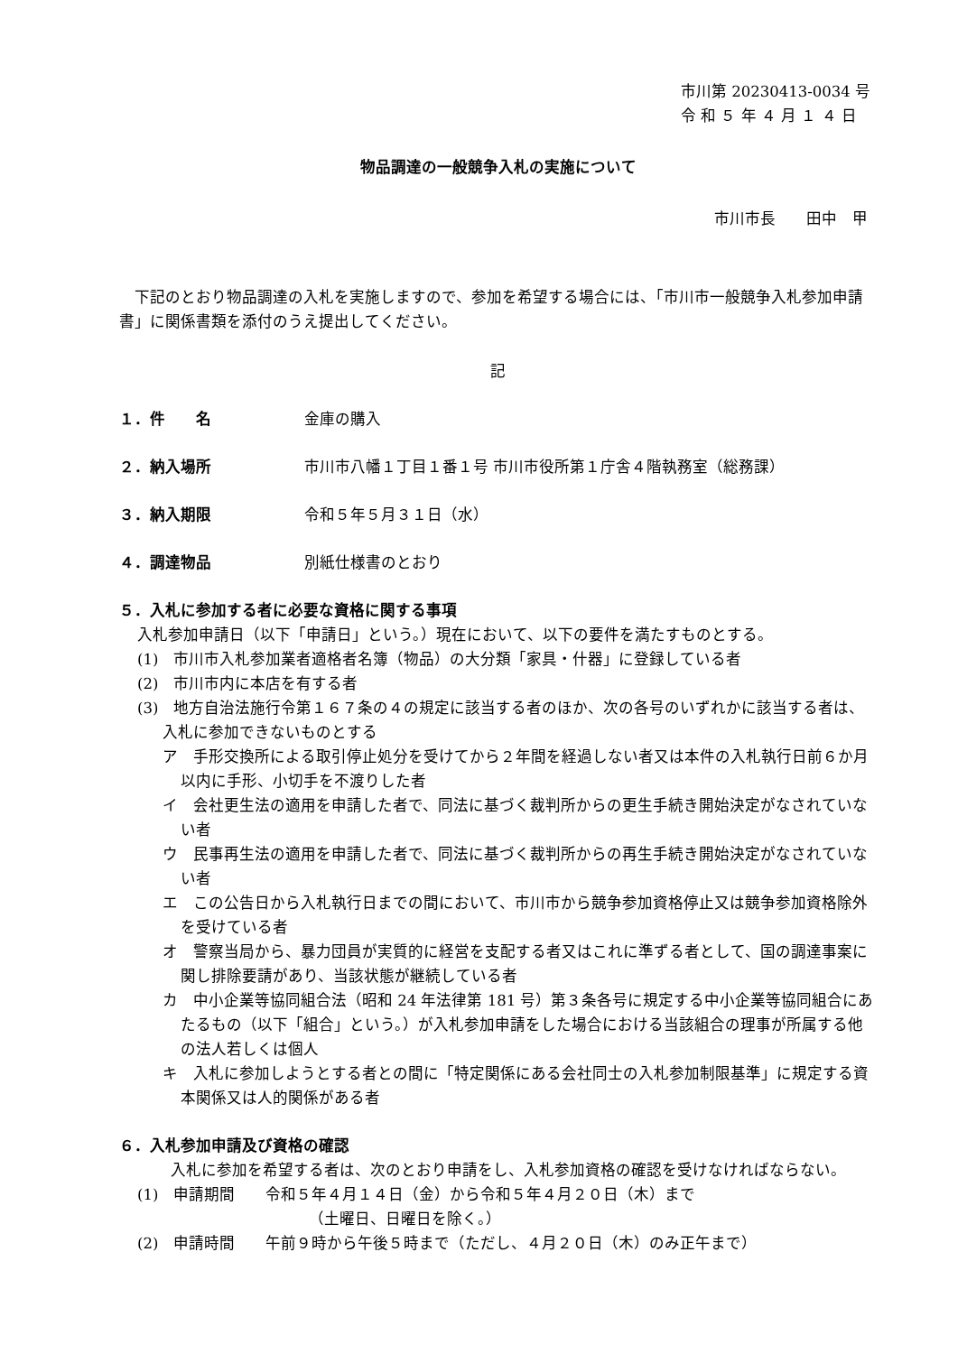市川第 20230413-0034 号
令 和 ５ 年 ４ 月 １ ４ 日
物品調達の一般競争入札の実施について
市川市長　　田中　甲
下記のとおり物品調達の入札を実施しますので、参加を希望する場合には、「市川市一般競争入札参加申請書」に関係書類を添付のうえ提出してください。
記
１．件　　名 金庫の購入
２．納入場所 市川市八幡１丁目１番１号 市川市役所第１庁舎４階執務室（総務課）
３．納入期限 令和５年５月３１日（水）
４．調達物品 別紙仕様書のとおり
５．入札に参加する者に必要な資格に関する事項
入札参加申請日（以下「申請日」という。）現在において、以下の要件を満たすものとする。
(1)　市川市入札参加業者適格者名簿（物品）の大分類「家具・什器」に登録している者
(2)　市川市内に本店を有する者
(3)　地方自治法施行令第１６７条の４の規定に該当する者のほか、次の各号のいずれかに該当する者は、入札に参加できないものとする
ア　手形交換所による取引停止処分を受けてから２年間を経過しない者又は本件の入札執行日前６か月以内に手形、小切手を不渡りした者
イ　会社更生法の適用を申請した者で、同法に基づく裁判所からの更生手続き開始決定がなされていない者
ウ　民事再生法の適用を申請した者で、同法に基づく裁判所からの再生手続き開始決定がなされていない者
エ　この公告日から入札執行日までの間において、市川市から競争参加資格停止又は競争参加資格除外を受けている者
オ　警察当局から、暴力団員が実質的に経営を支配する者又はこれに準ずる者として、国の調達事案に関し排除要請があり、当該状態が継続している者
カ　中小企業等協同組合法（昭和 24 年法律第 181 号）第３条各号に規定する中小企業等協同組合にあたるもの（以下「組合」という。）が入札参加申請をした場合における当該組合の理事が所属する他の法人若しくは個人
キ　入札に参加しようとする者との間に「特定関係にある会社同士の入札参加制限基準」に規定する資本関係又は人的関係がある者
６．入札参加申請及び資格の確認
入札に参加を希望する者は、次のとおり申請をし、入札参加資格の確認を受けなければならない。
(1)　申請期間　　令和５年４月１４日（金）から令和５年４月２０日（木）まで
（土曜日、日曜日を除く。）
(2)　申請時間　　午前９時から午後５時まで（ただし、４月２０日（木）のみ正午まで）